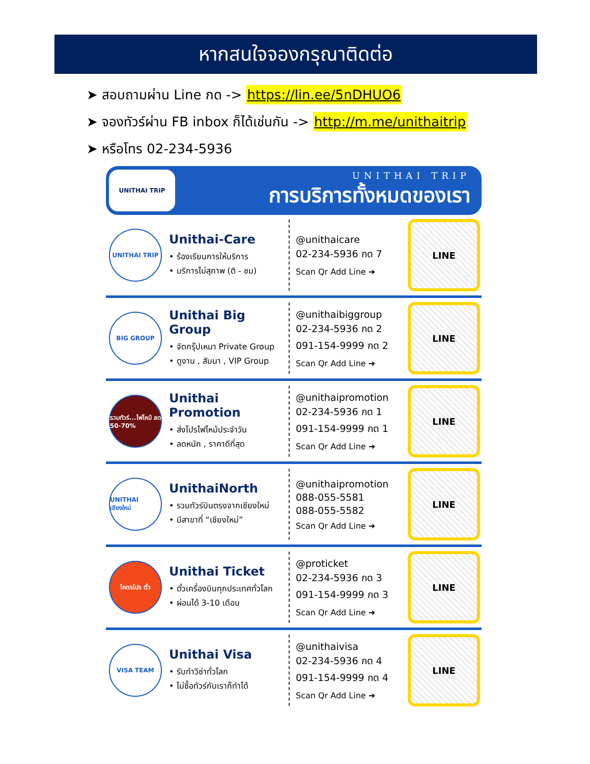หากสนใจจองกรุณาติดต่อ
➤ สอบถามผ่าน Line กด -> https://lin.ee/5nDHUO6
➤ จองทัวร์ผ่าน FB inbox ก็ได้เช่นกัน -> http://m.me/unithaitrip
➤ หรือโทร 02-234-5936
UNITHAI TRIP
UNITHAI TRIP
การบริการทั้งหมดของเรา
UNITHAI TRIP
Unithai-Care
• ร้องเรียนการให้บริการ
• บริการไม่สุภาพ (ติ - ชม)
@unithaicare
02-234-5936 กด 7
Scan Qr Add Line ➜
LINE
BIG GROUP
Unithai Big Group
• จัดกรุ๊ปเหมา Private Group
• ดูงาน , สัมนา , VIP Group
@unithaibiggroup
02-234-5936 กด 2
091-154-9999 กด 2
Scan Qr Add Line ➜
LINE
รวมทัวร์...ไฟไหม้ ลด 50-70%
Unithai Promotion
• ส่งโปรไฟไหม้ประจำวัน
• ลดหนัก , ราคาดีที่สุด
@unithaipromotion
02-234-5936 กด 1
091-154-9999 กด 1
Scan Qr Add Line ➜
LINE
UNITHAI เชียงใหม่
UnithaiNorth
• รวมทัวร์บินตรงจากเชียงใหม่
• มีสาขาที่ “เชียงใหม่”
@unithaipromotion
088-055-5581
088-055-5582
Scan Qr Add Line ➜
LINE
โคตรโปร ตั๋ว
Unithai Ticket
• ตั๋วเครื่องบินทุกประเทศทั่วโลก
• ผ่อนได้ 3-10 เดือน
@proticket
02-234-5936 กด 3
091-154-9999 กด 3
Scan Qr Add Line ➜
LINE
VISA TEAM
Unithai Visa
• รับทำวีซ่าทั่วโลก
• ไม่ซื้อทัวร์กับเราก็ทำได้
@unithaivisa
02-234-5936 กด 4
091-154-9999 กด 4
Scan Qr Add Line ➜
LINE